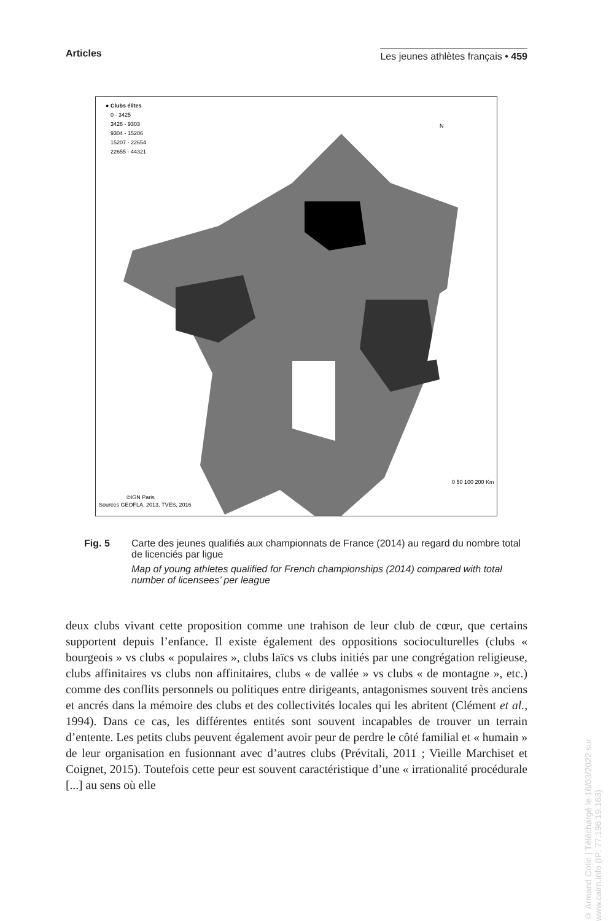Articles Les jeunes athlètes français • 459
● Clubs élites
0 - 3425
3426 - 9303
9304 - 15206
15207 - 22654
22655 - 44321
N
0 50 100 200 Km
©IGN Paris
Sources GEOFLA, 2013, TVES, 2016
Fig. 5 Carte des jeunes qualifiés aux championnats de France (2014) au regard du nombre total de licenciés par ligue
Map of young athletes qualified for French championships (2014) compared with total number of licensees’ per league
deux clubs vivant cette proposition comme une trahison de leur club de cœur, que certains supportent depuis l’enfance. Il existe également des oppositions socioculturelles (clubs « bourgeois » vs clubs « populaires », clubs laïcs vs clubs initiés par une congrégation religieuse, clubs affinitaires vs clubs non affinitaires, clubs « de vallée » vs clubs « de montagne », etc.) comme des conflits personnels ou politiques entre dirigeants, antagonismes souvent très anciens et ancrés dans la mémoire des clubs et des collectivités locales qui les abritent (Clément et al., 1994). Dans ce cas, les différentes entités sont souvent incapables de trouver un terrain d’entente. Les petits clubs peuvent également avoir peur de perdre le côté familial et « humain » de leur organisation en fusionnant avec d’autres clubs (Prévitali, 2011 ; Vieille Marchiset et Coignet, 2015). Toutefois cette peur est souvent caractéristique d’une « irrationalité procédurale [...] au sens où elle
© Armand Colin | Téléchargé le 16/03/2022 sur www.cairn.info (IP: 77.196.19.163)